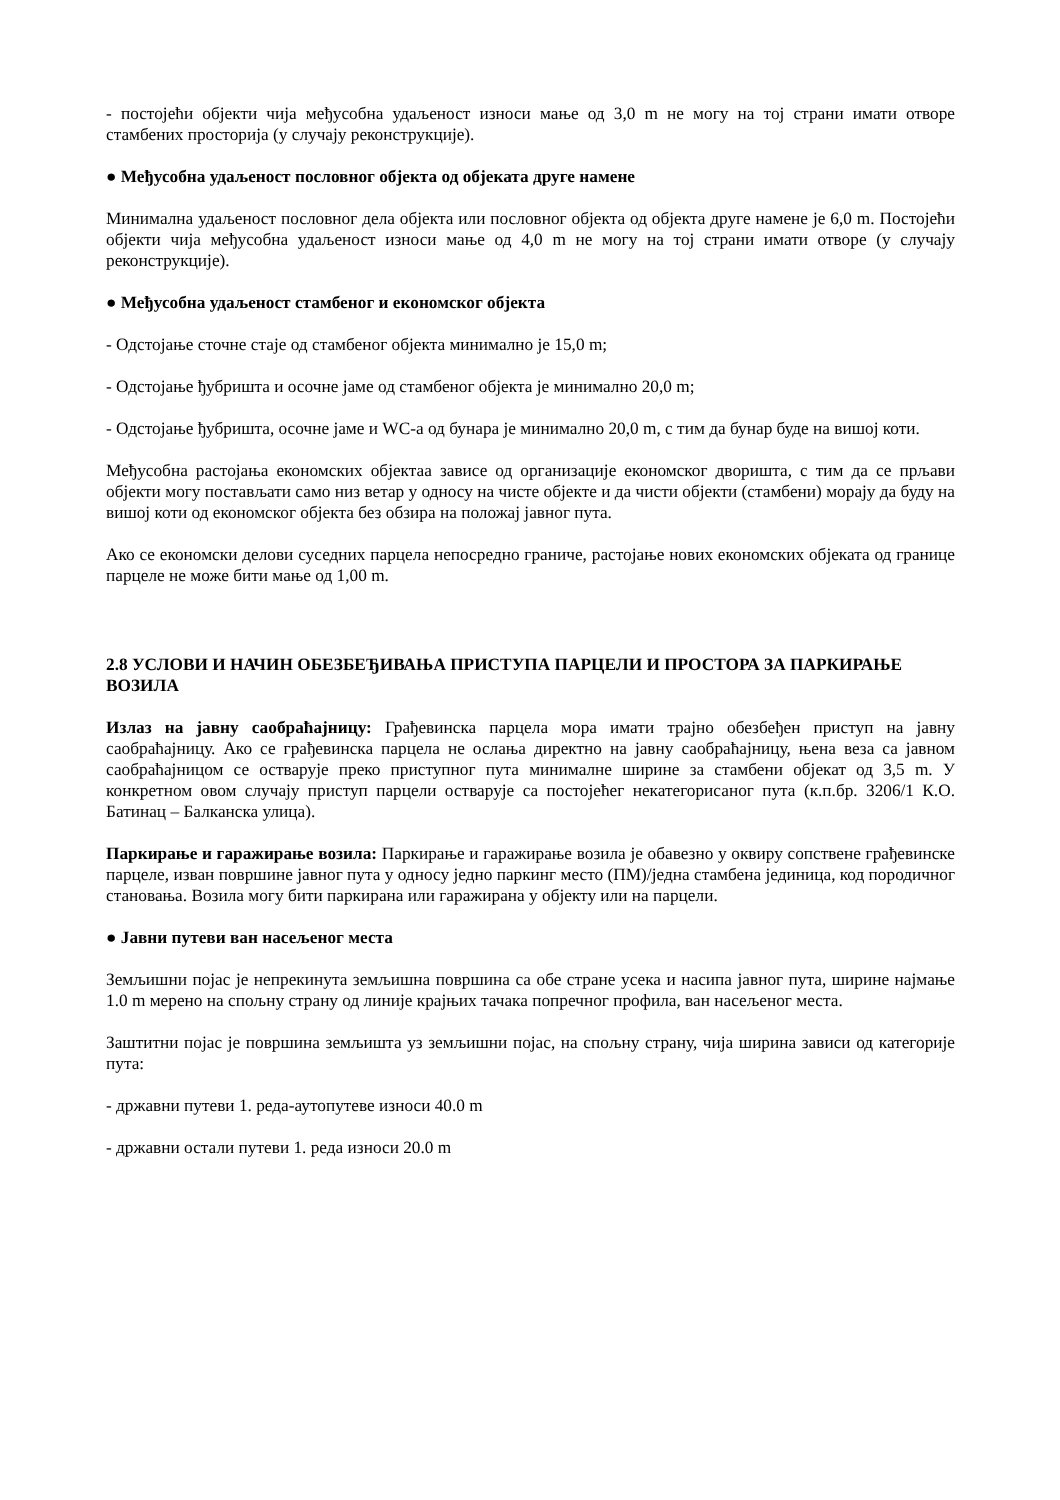- постојећи објекти чија међусобна удаљеност износи мање од 3,0 m не могу на тој страни имати отворе стамбених просторија (у случају реконструкције).
● Међусобна удаљеност пословног објекта од објеката друге намене
Минимална удаљеност пословног дела објекта или пословног објекта од објекта друге намене је 6,0 m. Постојећи објекти чија међусобна удаљеност износи мање од 4,0 m не могу на тој страни имати отворе (у случају реконструкције).
● Међусобна удаљеност стамбеног и економског објекта
- Одстојање сточне стаје од стамбеног објекта минимално је 15,0 m;
- Одстојање ђубришта и осочне јаме од стамбеног објекта је минимално 20,0 m;
- Одстојање ђубришта, осочне јаме и WC-а од бунара је минимално 20,0 m, с тим да бунар буде на вишој коти.
Међусобна растојања економских објектаа зависе од организације економског дворишта, с тим да се прљави објекти могу постављати само низ ветар у односу на чисте објекте и да чисти објекти (стамбени) морају да буду на вишој коти од економског објекта без обзира на положај јавног пута.
Ако се економски делови суседних парцела непосредно граниче, растојање нових економских објеката од границе парцеле не може бити мање од 1,00 m.
2.8 УСЛОВИ И НАЧИН ОБЕЗБЕЂИВАЊА ПРИСТУПА ПАРЦЕЛИ И ПРОСТОРА ЗА ПАРКИРАЊЕ ВОЗИЛА
Излаз на јавну саобраћајницу: Грађевинска парцела мора имати трајно обезбеђен приступ на јавну саобраћајницу. Ако се грађевинска парцела не ослања директно на јавну саобраћајницу, њена веза са јавном саобраћајницом се остварује преко приступног пута минималне ширине за стамбени објекат од 3,5 m. У конкретном овом случају приступ парцели остварује са постојећег некатегорисаног пута (к.п.бр. 3206/1 К.О. Батинац – Балканска улица).
Паркирање и гаражирање возила: Паркирање и гаражирање возила је обавезно у оквиру сопствене грађевинске парцеле, изван површине јавног пута у односу једно паркинг место (ПМ)/једна стамбена јединица, код породичног становања. Возила могу бити паркирана или гаражирана у објекту или на парцели.
● Јавни путеви ван насељеног места
Земљишни појас је непрекинута земљишна површина са обе стране усека и насипа јавног пута, ширине најмање 1.0 m мерено на спољну страну од линије крајњих тачака попречног профила, ван насељеног места.
Заштитни појас је површина земљишта уз земљишни појас, на спољну страну, чија ширина зависи од категорије пута:
- државни путеви 1. реда-аутопутеве износи 40.0 m
- државни остали путеви 1. реда износи 20.0 m